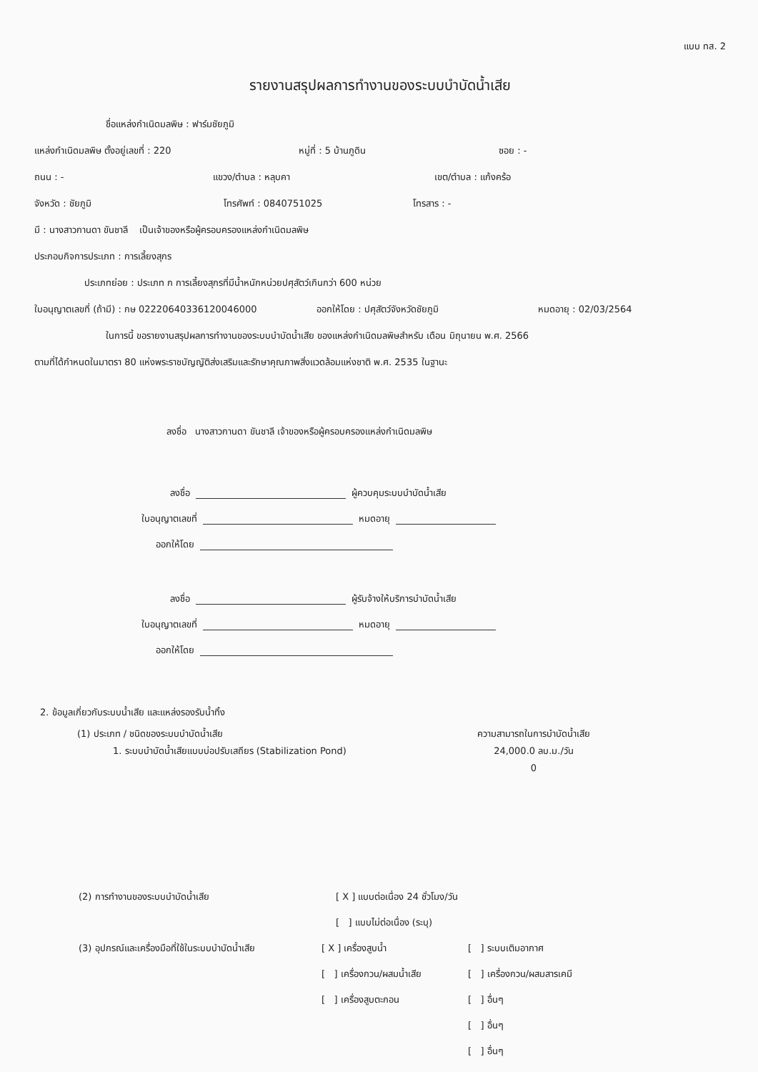แบบ ทส. 2
รายงานสรุปผลการทำงานของระบบบำบัดน้ำเสีย
ชื่อแหล่งกำเนิดมลพิษ : ฟาร์มชัยภูมิ
แหล่งกำเนิดมลพิษ ตั้งอยู่เลขที่ : 220 หมู่ที่ : 5 บ้านภูดิน ซอย : -
ถนน : - แขวง/ตำบล : หลุบคา เขต/ตำบล : แก้งคร้อ
จังหวัด : ชัยภูมิ โทรศัพท์ : 0840751025 โทรสาร : -
มี : นางสาวกานดา ขันชาลี เป็นเจ้าของหรือผู้ครอบครองแหล่งกำเนิดมลพิษ
ประกอบกิจการประเภท : การเลี้ยงสุกร
ประเภทย่อย : ประเภท ก การเลี้ยงสุกรที่มีน้ำหนักหน่วยปศุสัตว์เกินกว่า 600 หน่วย
ใบอนุญาตเลขที่ (ถ้ามี) : กษ 02220640336120046000 ออกให้โดย : ปศุสัตว์จังหวัดชัยภูมิ หมดอายุ : 02/03/2564
ในการนี้ ขอรายงานสรุปผลการทำงานของระบบบำบัดน้ำเสีย ของแหล่งกำเนิดมลพิษสำหรับ เดือน มิถุนายน พ.ศ. 2566
ตามที่ได้กำหนดในมาตรา 80 แห่งพระราชบัญญัติส่งเสริมและรักษาคุณภาพสิ่งแวดล้อมแห่งชาติ พ.ศ. 2535 ในฐานะ
ลงชื่อ นางสาวกานดา ขันชาลี เจ้าของหรือผู้ครอบครองแหล่งกำเนิดมลพิษ
ลงชื่อ ผู้ควบคุมระบบบำบัดน้ำเสีย
ใบอนุญาตเลขที่ หมดอายุ
ออกให้โดย
ลงชื่อ ผู้รับจ้างให้บริการบำบัดน้ำเสีย
ใบอนุญาตเลขที่ หมดอายุ
ออกให้โดย
2. ข้อมูลเกี่ยวกับระบบน้ำเสีย และแหล่งรองรับน้ำทิ้ง
(1) ประเภท / ชนิดของระบบบำบัดน้ำเสีย
1. ระบบบำบัดน้ำเสียแบบบ่อปรับเสถียร (Stabilization Pond)
ความสามารถในการบำบัดน้ำเสีย
24,000.0 ลบ.ม./วัน
0
(2) การทำงานของระบบบำบัดน้ำเสีย [ X ] แบบต่อเนื่อง 24 ชั่วโมง/วัน
[ ] แบบไม่ต่อเนื่อง (ระบุ)
(3) อุปกรณ์และเครื่องมือที่ใช้ในระบบบำบัดน้ำเสีย
[ X ] เครื่องสูบน้ำ
[ ] เครื่องกวน/ผสมน้ำเสีย
[ ] เครื่องสูบตะกอน
[ ] ระบบเติมอากาศ
[ ] เครื่องกวน/ผสมสารเคมี
[ ] อื่นๆ
[ ] อื่นๆ
[ ] อื่นๆ